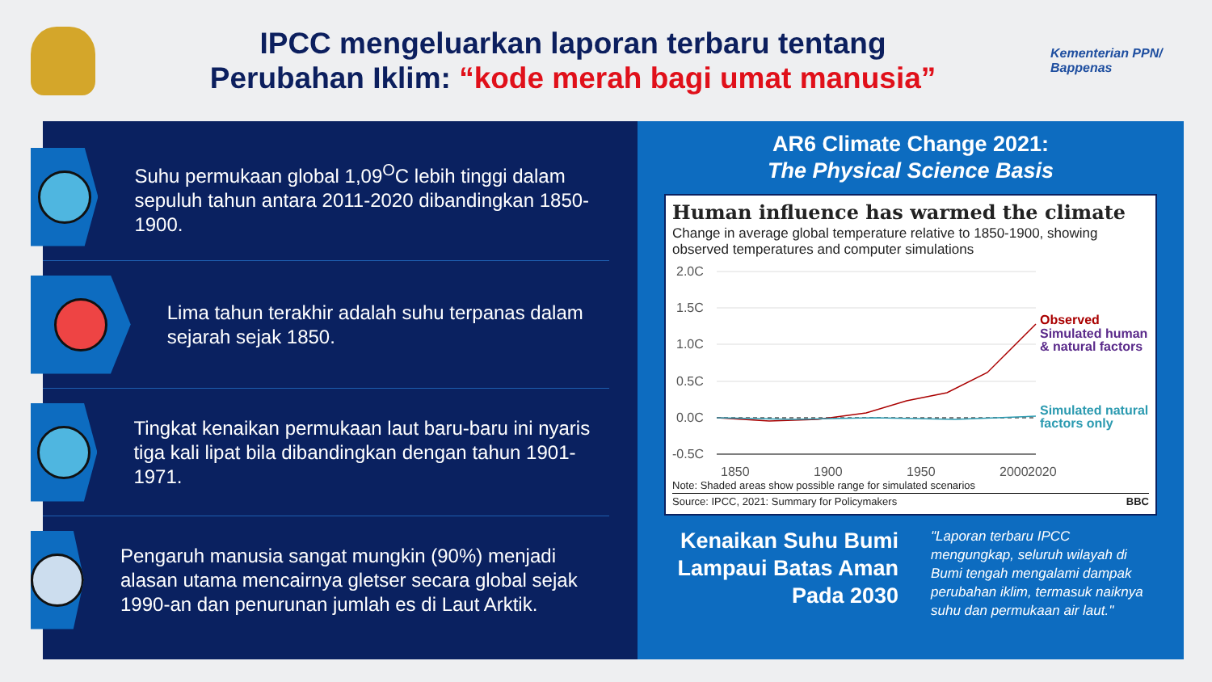IPCC mengeluarkan laporan terbaru tentang
Perubahan Iklim: “kode merah bagi umat manusia”
Kementerian PPN/
Bappenas
Suhu permukaan global 1,09<sup>O</sup>C lebih tinggi dalam sepuluh tahun antara 2011-2020 dibandingkan 1850-1900.
Lima tahun terakhir adalah suhu terpanas dalam sejarah sejak 1850.
Tingkat kenaikan permukaan laut baru-baru ini nyaris tiga kali lipat bila dibandingkan dengan tahun 1901-1971.
Pengaruh manusia sangat mungkin (90%) menjadi alasan utama mencairnya gletser secara global sejak 1990-an dan penurunan jumlah es di Laut Arktik.
AR6 Climate Change 2021:
The Physical Science Basis
Human influence has warmed the climate
Change in average global temperature relative to 1850-1900, showing observed temperatures and computer simulations
2.0C
1.5C
1.0C
0.5C
0.0C
-0.5C
1850
1900
1950
2000
2020
Observed
Simulated human
& natural factors
Simulated natural
factors only
Note: Shaded areas show possible range for simulated scenarios
Source: IPCC, 2021: Summary for Policymakers BBC
Kenaikan Suhu Bumi Lampaui Batas Aman Pada 2030
"Laporan terbaru IPCC mengungkap, seluruh wilayah di Bumi tengah mengalami dampak perubahan iklim, termasuk naiknya suhu dan permukaan air laut."